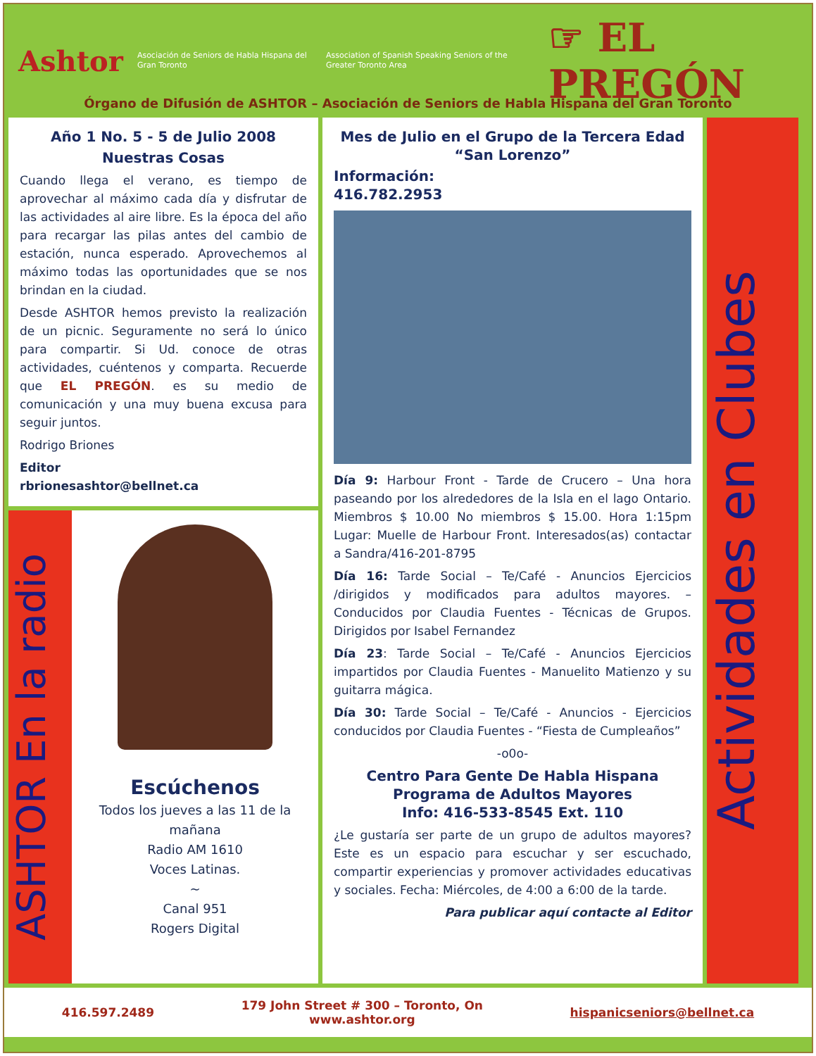Ashtor
Asociación de Seniors de Habla Hispana del Gran Toronto
Association of Spanish Speaking Seniors of the Greater Toronto Area
☞ EL PREGÓN
Órgano de Difusión de ASHTOR – Asociación de Seniors de Habla Hispana del Gran Toronto
Año 1 No. 5 - 5 de Julio 2008
Nuestras Cosas
Cuando llega el verano, es tiempo de aprovechar al máximo cada día y disfrutar de las actividades al aire libre. Es la época del año para recargar las pilas antes del cambio de estación, nunca esperado. Aprovechemos al máximo todas las oportunidades que se nos brindan en la ciudad.
Desde ASHTOR hemos previsto la realización de un picnic. Seguramente no será lo único para compartir. Si Ud. conoce de otras actividades, cuéntenos y comparta. Recuerde que EL PREGÓN. es su medio de comunicación y una muy buena excusa para seguir juntos.
Rodrigo Briones
Editor
rbrionesashtor@bellnet.ca
ASHTOR En la radio
Escúchenos
Todos los jueves a las 11 de la mañana
Radio AM 1610
Voces Latinas.
~
Canal 951
Rogers Digital
Mes de Julio en el Grupo de la Tercera Edad “San Lorenzo”
Información:
416.782.2953
Día 9: Harbour Front - Tarde de Crucero – Una hora paseando por los alrededores de la Isla en el lago Ontario. Miembros $ 10.00 No miembros $ 15.00. Hora 1:15pm Lugar: Muelle de Harbour Front. Interesados(as) contactar a Sandra/416-201-8795
Día 16: Tarde Social – Te/Café - Anuncios Ejercicios /dirigidos y modificados para adultos mayores. – Conducidos por Claudia Fuentes - Técnicas de Grupos. Dirigidos por Isabel Fernandez
Día 23: Tarde Social – Te/Café - Anuncios Ejercicios impartidos por Claudia Fuentes - Manuelito Matienzo y su guitarra mágica.
Día 30: Tarde Social – Te/Café - Anuncios - Ejercicios conducidos por Claudia Fuentes - “Fiesta de Cumpleaños”
-o0o-
Centro Para Gente De Habla Hispana
Programa de Adultos Mayores
Info: 416-533-8545 Ext. 110
¿Le gustaría ser parte de un grupo de adultos mayores? Este es un espacio para escuchar y ser escuchado, compartir experiencias y promover actividades educativas y sociales. Fecha: Miércoles, de 4:00 a 6:00 de la tarde.
Para publicar aquí contacte al Editor
Actividades en Clubes
416.597.2489 179 John Street # 300 – Toronto, On
www.ashtor.org hispanicseniors@bellnet.ca